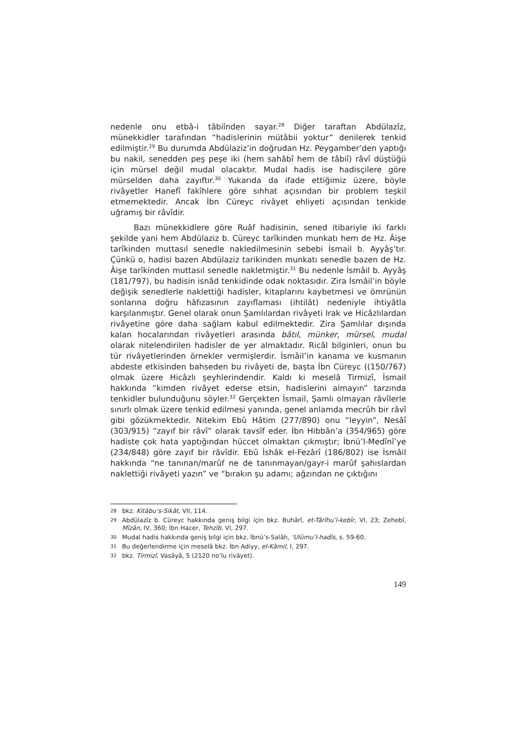nedenle onu etbâ-i tâbiînden sayar.<sup>28</sup> Diğer taraftan Abdülazîz, münekkidler tarafından “hadislerinin mütâbii yoktur” denilerek tenkid edilmiştir.<sup>29</sup> Bu durumda Abdülaziz’in doğrudan Hz. Peygamber’den yaptığı bu nakil, senedden peş peşe iki (hem sahâbî hem de tâbiî) râvî düştüğü için mürsel değil mudal olacaktır. Mudal hadis ise hadisçilere göre mürselden daha zayıftır.<sup>30</sup> Yukarıda da ifade ettiğimiz üzere, böyle rivâyetler Hanefî fakîhlere göre sıhhat açısından bir problem teşkil etmemektedir. Ancak İbn Cüreyc rivâyet ehliyeti açısından tenkide uğramış bir râvîdir.
Bazı münekkidlere göre Ruâf hadisinin, sened itibariyle iki farklı şekilde yani hem Abdülaziz b. Cüreyc tarîkinden munkatı hem de Hz. Âişe tarîkinden muttasıl senedle nakledilmesinin sebebi İsmail b. Ayyâş’tır. Çünkü o, hadisi bazen Abdülaziz tarikinden munkatı senedle bazen de Hz. Âişe tarîkinden muttasıl senedle nakletmiştir.<sup>31</sup> Bu nedenle İsmâil b. Ayyâş (181/797), bu hadisin isnâd tenkidinde odak noktasıdır. Zira İsmâil’in böyle değişik senedlerle naklettiği hadisler, kitaplarını kaybetmesi ve ömrünün sonlarına doğru hâfızasının zayıflaması (ihtilât) nedeniyle ihtiyâtla karşılanmıştır. Genel olarak onun Şamlılardan rivâyeti Irak ve Hicâzlılardan rivâyetine göre daha sağlam kabul edilmektedir. Zira Şamlılar dışında kalan hocalarından rivâyetleri arasında bâtıl, münker, mürsel, mudal olarak nitelendirilen hadisler de yer almaktadır. Ricâl bilginleri, onun bu tür rivâyetlerinden örnekler vermişlerdir. İsmâil’in kanama ve kusmanın abdeste etkisinden bahseden bu rivâyeti de, başta İbn Cüreyc ((150/767) olmak üzere Hicâzlı şeyhlerindendir. Kaldı ki meselâ Tirmizî, İsmail hakkında “kimden rivâyet ederse etsin, hadislerini almayın” tarzında tenkidler bulunduğunu söyler.<sup>32</sup> Gerçekten İsmail, Şamlı olmayan râvîlerle sınırlı olmak üzere tenkid edilmesi yanında, genel anlamda mecrûh bir râvî gibi gözükmektedir. Nitekim Ebû Hâtim (277/890) onu “leyyin”, Nesâî (303/915) “zayıf bir râvî” olarak tavsîf eder. İbn Hibbân’a (354/965) göre hadiste çok hata yaptığından hüccet olmaktan çıkmıştır; İbnü’l-Medînî’ye (234/848) göre zayıf bir râvîdir. Ebû İshâk el-Fezârî (186/802) ise İsmâil hakkında “ne tanınan/marûf ne de tanınmayan/gayr-i marûf şahıslardan naklettiği rivâyeti yazın” ve “bırakın şu adamı; ağzından ne çıktığını
28 bkz. Kitâbu’s-Sikât, VII, 114.
29 Abdülazîz b. Cüreyc hakkında geniş bilgi için bkz. Buhârî, et-Târîhu’l-kebîr, VI, 23; Zehebî, Mîzân, IV, 360; İbn Hacer, Tehzîb, VI, 297.
30 Mudal hadis hakkında geniş bilgi için bkz. İbnü’s-Salâh, ‘Ulûmu’l-hadîs, s. 59-60.
31 Bu değerlendirme için meselâ bkz. İbn Adiyy, el-Kâmil, I, 297.
32 bkz. Tirmizî, Vasâyâ, 5 (2120 no’lu rivâyet).
149